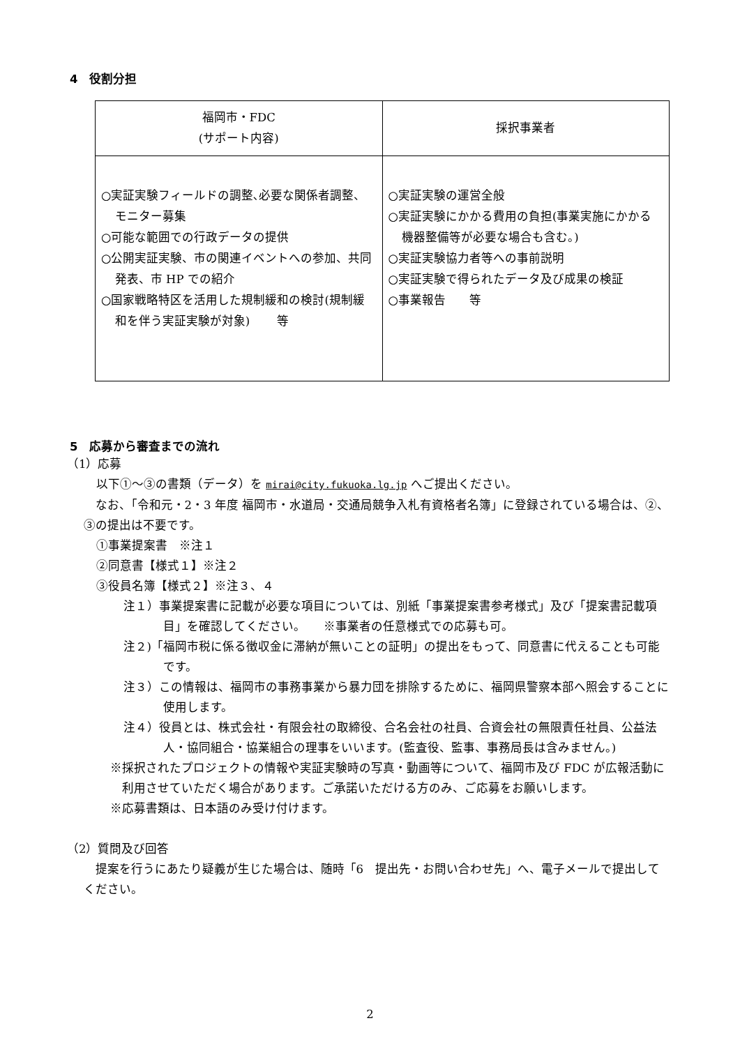4　役割分担
| 福岡市・FDC (サポート内容) | 採択事業者 |
| ○実証実験フィールドの調整､必要な関係者調整、モニター募集 ○可能な範囲での行政データの提供 ○公開実証実験、市の関連イベントへの参加、共同発表、市 HP での紹介 ○国家戦略特区を活用した規制緩和の検討(規制緩和を伴う実証実験が対象) 等 | ○実証実験の運営全般 ○実証実験にかかる費用の負担(事業実施にかかる機器整備等が必要な場合も含む。) ○実証実験協力者等への事前説明 ○実証実験で得られたデータ及び成果の検証 ○事業報告 等 |
5　応募から審査までの流れ
（1）応募
以下①～③の書類（データ）を mirai@city.fukuoka.lg.jp へご提出ください。
なお、「令和元・2・3 年度 福岡市・水道局・交通局競争入札有資格者名簿」に登録されている場合は、②、③の提出は不要です。
①事業提案書　※注１
②同意書【様式１】※注２
③役員名簿【様式２】※注３、４
注１）事業提案書に記載が必要な項目については、別紙「事業提案書参考様式」及び「提案書記載項目」を確認してください。　　※事業者の任意様式での応募も可。
注２)「福岡市税に係る徴収金に滞納が無いことの証明」の提出をもって、同意書に代えることも可能です。
注３）この情報は、福岡市の事務事業から暴力団を排除するために、福岡県警察本部へ照会することに使用します。
注４）役員とは、株式会社・有限会社の取締役、合名会社の社員、合資会社の無限責任社員、公益法人・協同組合・協業組合の理事をいいます。(監査役、監事、事務局長は含みません。)
※採択されたプロジェクトの情報や実証実験時の写真・動画等について、福岡市及び FDC が広報活動に利用させていただく場合があります。ご承諾いただける方のみ、ご応募をお願いします。
※応募書類は、日本語のみ受け付けます。
（2）質問及び回答
提案を行うにあたり疑義が生じた場合は、随時「6　提出先・お問い合わせ先」へ、電子メールで提出してください。
2